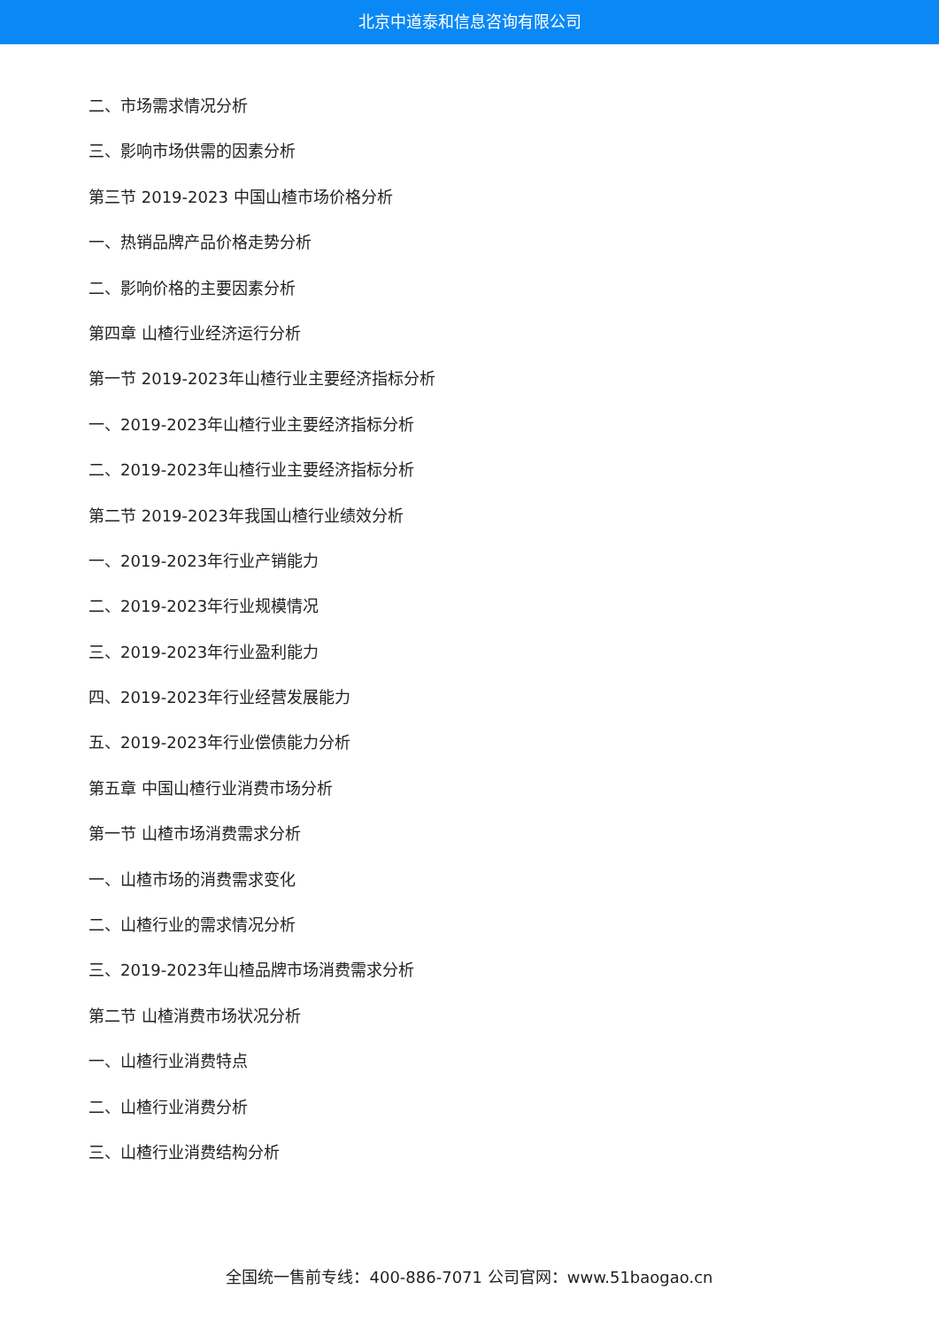北京中道泰和信息咨询有限公司
二、市场需求情况分析
三、影响市场供需的因素分析
第三节 2019-2023 中国山楂市场价格分析
一、热销品牌产品价格走势分析
二、影响价格的主要因素分析
第四章 山楂行业经济运行分析
第一节 2019-2023年山楂行业主要经济指标分析
一、2019-2023年山楂行业主要经济指标分析
二、2019-2023年山楂行业主要经济指标分析
第二节 2019-2023年我国山楂行业绩效分析
一、2019-2023年行业产销能力
二、2019-2023年行业规模情况
三、2019-2023年行业盈利能力
四、2019-2023年行业经营发展能力
五、2019-2023年行业偿债能力分析
第五章 中国山楂行业消费市场分析
第一节 山楂市场消费需求分析
一、山楂市场的消费需求变化
二、山楂行业的需求情况分析
三、2019-2023年山楂品牌市场消费需求分析
第二节 山楂消费市场状况分析
一、山楂行业消费特点
二、山楂行业消费分析
三、山楂行业消费结构分析
全国统一售前专线：400-886-7071 公司官网：www.51baogao.cn